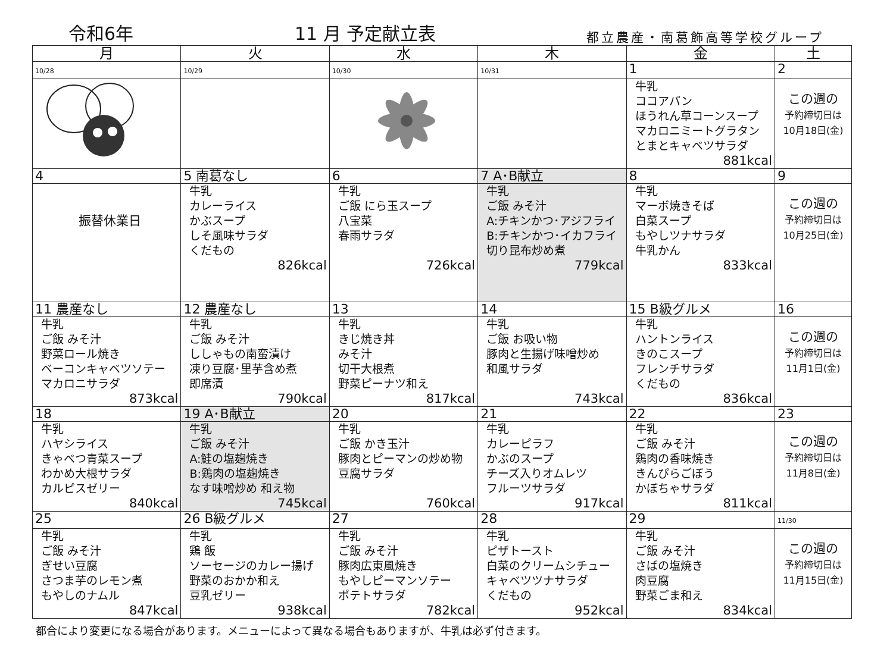令和6年
11 月 予定献立表
都立農産・南葛飾高等学校グループ
| 月 | 火 | 水 | 木 | 金 | 土 |
| --- | --- | --- | --- | --- | --- |
| 10/28 | 10/29 | 10/30 | 10/31 | 1 | 2 |
| | | | | 牛乳 ココアパン ほうれん草コーンスープ マカロニミートグラタン とまとキャベツサラダ 881kcal | この週の 予約締切日は 10月18日(金) |
| 4 | 5 南葛なし | 6 | 7 A･B献立 | 8 | 9 |
| 振替休業日 | 牛乳 カレーライス かぶスープ しそ風味サラダ くだもの 826kcal | 牛乳 ご飯 にら玉スープ 八宝菜 春雨サラダ 726kcal | 牛乳 ご飯 みそ汁 A:チキンかつ･アジフライ B:チキンかつ･イカフライ 切り昆布炒め煮 779kcal | 牛乳 マーボ焼きそば 白菜スープ もやしツナサラダ 牛乳かん 833kcal | この週の 予約締切日は 10月25日(金) |
| 11 農産なし | 12 農産なし | 13 | 14 | 15 B級グルメ | 16 |
| 牛乳 ご飯 みそ汁 野菜ロール焼き ベーコンキャベツソテー マカロニサラダ 873kcal | 牛乳 ご飯 みそ汁 ししゃもの南蛮漬け 凍り豆腐･里芋含め煮 即席漬 790kcal | 牛乳 きじ焼き丼 みそ汁 切干大根煮 野菜ピーナツ和え 817kcal | 牛乳 ご飯 お吸い物 豚肉と生揚げ味噌炒め 和風サラダ 743kcal | 牛乳 ハントンライス きのこスープ フレンチサラダ くだもの 836kcal | この週の 予約締切日は 11月1日(金) |
| 18 | 19 A･B献立 | 20 | 21 | 22 | 23 |
| 牛乳 ハヤシライス きゃべつ青菜スープ わかめ大根サラダ カルピスゼリー 840kcal | 牛乳 ご飯 みそ汁 A:鮭の塩麹焼き B:鶏肉の塩麹焼き なす味噌炒め 和え物 745kcal | 牛乳 ご飯 かき玉汁 豚肉とピーマンの炒め物 豆腐サラダ 760kcal | 牛乳 カレーピラフ かぶのスープ チーズ入りオムレツ フルーツサラダ 917kcal | 牛乳 ご飯 みそ汁 鶏肉の香味焼き きんぴらごぼう かぼちゃサラダ 811kcal | この週の 予約締切日は 11月8日(金) |
| 25 | 26 B級グルメ | 27 | 28 | 29 | 11/30 |
| 牛乳 ご飯 みそ汁 ぎせい豆腐 さつま芋のレモン煮 もやしのナムル 847kcal | 牛乳 鶏 飯 ソーセージのカレー揚げ 野菜のおかか和え 豆乳ゼリー 938kcal | 牛乳 ご飯 みそ汁 豚肉広東風焼き もやしピーマンソテー ポテトサラダ 782kcal | 牛乳 ピザトースト 白菜のクリームシチュー キャベツツナサラダ くだもの 952kcal | 牛乳 ご飯 みそ汁 さばの塩焼き 肉豆腐 野菜ごま和え 834kcal | この週の 予約締切日は 11月15日(金) |
都合により変更になる場合があります。メニューによって異なる場合もありますが、牛乳は必ず付きます。